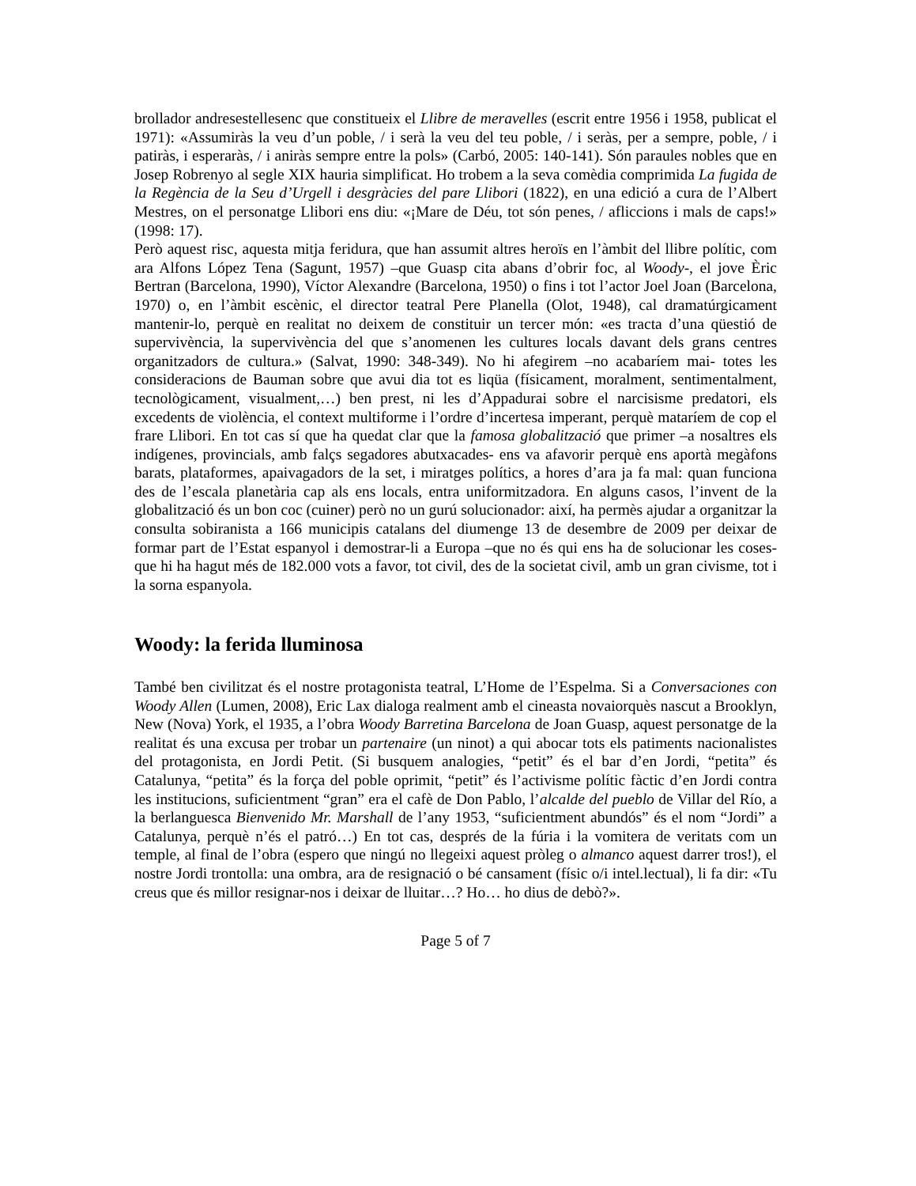brollador andresestellesenc que constitueix el Llibre de meravelles (escrit entre 1956 i 1958, publicat el 1971): «Assumiràs la veu d’un poble, / i serà la veu del teu poble, / i seràs, per a sempre, poble, / i patiràs, i esperaràs, / i aniràs sempre entre la pols» (Carbó, 2005: 140-141). Són paraules nobles que en Josep Robrenyo al segle XIX hauria simplificat. Ho trobem a la seva comèdia comprimida La fugida de la Regència de la Seu d’Urgell i desgràcies del pare Llibori (1822), en una edició a cura de l’Albert Mestres, on el personatge Llibori ens diu: «¡Mare de Déu, tot són penes, / afliccions i mals de caps!» (1998: 17).
Però aquest risc, aquesta mitja feridura, que han assumit altres heroïs en l’àmbit del llibre polític, com ara Alfons López Tena (Sagunt, 1957) –que Guasp cita abans d’obrir foc, al Woody-, el jove Èric Bertran (Barcelona, 1990), Víctor Alexandre (Barcelona, 1950) o fins i tot l’actor Joel Joan (Barcelona, 1970) o, en l’àmbit escènic, el director teatral Pere Planella (Olot, 1948), cal dramatúrgicament mantenir-lo, perquè en realitat no deixem de constituir un tercer món: «es tracta d’una qüestió de supervivència, la supervivència del que s’anomenen les cultures locals davant dels grans centres organitzadors de cultura.» (Salvat, 1990: 348-349). No hi afegirem –no acabaríem mai- totes les consideracions de Bauman sobre que avui dia tot es liqüa (físicament, moralment, sentimentalment, tecnològicament, visualment,…) ben prest, ni les d’Appadurai sobre el narcisisme predatori, els excedents de violència, el context multiforme i l’ordre d’incertesa imperant, perquè mataríem de cop el frare Llibori. En tot cas sí que ha quedat clar que la famosa globalització que primer –a nosaltres els indígenes, provincials, amb falçs segadores abutxacades- ens va afavorir perquè ens aportà megàfons barats, plataformes, apaivagadors de la set, i miratges polítics, a hores d’ara ja fa mal: quan funciona des de l’escala planetària cap als ens locals, entra uniformitzadora. En alguns casos, l’invent de la globalització és un bon coc (cuiner) però no un gurú solucionador: així, ha permès ajudar a organitzar la consulta sobiranista a 166 municipis catalans del diumenge 13 de desembre de 2009 per deixar de formar part de l’Estat espanyol i demostrar-li a Europa –que no és qui ens ha de solucionar les coses- que hi ha hagut més de 182.000 vots a favor, tot civil, des de la societat civil, amb un gran civisme, tot i la sorna espanyola.
Woody: la ferida lluminosa
També ben civilitzat és el nostre protagonista teatral, L’Home de l’Espelma. Si a Conversaciones con Woody Allen (Lumen, 2008), Eric Lax dialoga realment amb el cineasta novaiorquès nascut a Brooklyn, New (Nova) York, el 1935, a l’obra Woody Barretina Barcelona de Joan Guasp, aquest personatge de la realitat és una excusa per trobar un partenaire (un ninot) a qui abocar tots els patiments nacionalistes del protagonista, en Jordi Petit. (Si busquem analogies, “petit” és el bar d’en Jordi, “petita” és Catalunya, “petita” és la força del poble oprimit, “petit” és l’activisme polític fàctic d’en Jordi contra les institucions, suficientment “gran” era el cafè de Don Pablo, l’alcalde del pueblo de Villar del Río, a la berlanguesca Bienvenido Mr. Marshall de l’any 1953, “suficientment abundós” és el nom “Jordi” a Catalunya, perquè n’és el patró…) En tot cas, després de la fúria i la vomitera de veritats com un temple, al final de l’obra (espero que ningú no llegeixi aquest pròleg o almanco aquest darrer tros!), el nostre Jordi trontolla: una ombra, ara de resignació o bé cansament (físic o/i intel.lectual), li fa dir: «Tu creus que és millor resignar-nos i deixar de lluitar…? Ho… ho dius de debò?».
Page 5 of 7